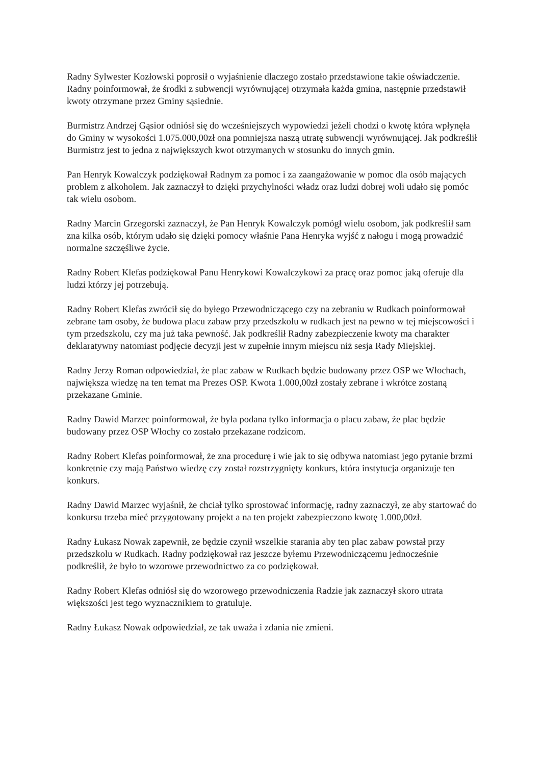Radny Sylwester Kozłowski poprosił o wyjaśnienie dlaczego zostało przedstawione takie oświadczenie. Radny poinformował, że środki z subwencji wyrównującej otrzymała każda gmina, następnie przedstawił kwoty otrzymane przez Gminy sąsiednie.
Burmistrz Andrzej Gąsior odniósł się do wcześniejszych wypowiedzi jeżeli chodzi o kwotę która wpłynęła do Gminy w wysokości 1.075.000,00zł ona pomniejsza naszą utratę subwencji wyrównującej. Jak podkreślił Burmistrz jest to jedna z największych kwot otrzymanych w stosunku do innych gmin.
Pan Henryk Kowalczyk podziękował Radnym za pomoc i za zaangażowanie w pomoc dla osób mających problem z alkoholem. Jak zaznaczył to dzięki przychylności władz oraz ludzi dobrej woli udało się pomóc tak wielu osobom.
Radny Marcin Grzegorski zaznaczył, że Pan Henryk Kowalczyk pomógł wielu osobom, jak podkreślił sam zna kilka osób, którym udało się dzięki pomocy właśnie Pana Henryka wyjść z nałogu i mogą prowadzić normalne szczęśliwe życie.
Radny Robert Klefas podziękował Panu Henrykowi Kowalczykowi za pracę oraz pomoc jaką oferuje dla ludzi którzy jej potrzebują.
Radny Robert Klefas zwrócił się do byłego Przewodniczącego czy na zebraniu w Rudkach poinformował zebrane tam osoby, że budowa placu zabaw przy przedszkolu w rudkach jest na pewno w tej miejscowości i tym przedszkolu, czy ma już taka pewność. Jak podkreślił Radny zabezpieczenie kwoty ma charakter deklaratywny natomiast podjęcie decyzji jest w zupełnie innym miejscu niż sesja Rady Miejskiej.
Radny Jerzy Roman odpowiedział, że plac zabaw w Rudkach będzie budowany przez OSP we Włochach, największa wiedzę na ten temat ma Prezes OSP. Kwota 1.000,00zł zostały zebrane i wkrótce zostaną przekazane Gminie.
Radny Dawid Marzec poinformował, że była podana tylko informacja o placu zabaw, że plac będzie budowany przez OSP Włochy co zostało przekazane rodzicom.
Radny Robert Klefas poinformował, że zna procedurę i wie jak to się odbywa natomiast jego pytanie brzmi konkretnie czy mają Państwo wiedzę czy został rozstrzygnięty konkurs, która instytucja organizuje ten konkurs.
Radny Dawid Marzec wyjaśnił, że chciał tylko sprostować informację, radny zaznaczył, ze aby startować do konkursu trzeba mieć przygotowany projekt a na ten projekt zabezpieczono kwotę 1.000,00zł.
Radny Łukasz Nowak zapewnił, ze będzie czynił wszelkie starania aby ten plac zabaw powstał przy przedszkolu w Rudkach. Radny podziękował raz jeszcze byłemu Przewodniczącemu jednocześnie podkreślił, że było to wzorowe przewodnictwo za co podziękował.
Radny Robert Klefas odniósł się do wzorowego przewodniczenia Radzie jak zaznaczył skoro utrata większości jest tego wyznacznikiem to gratuluje.
Radny Łukasz Nowak odpowiedział, ze tak uważa i zdania nie zmieni.